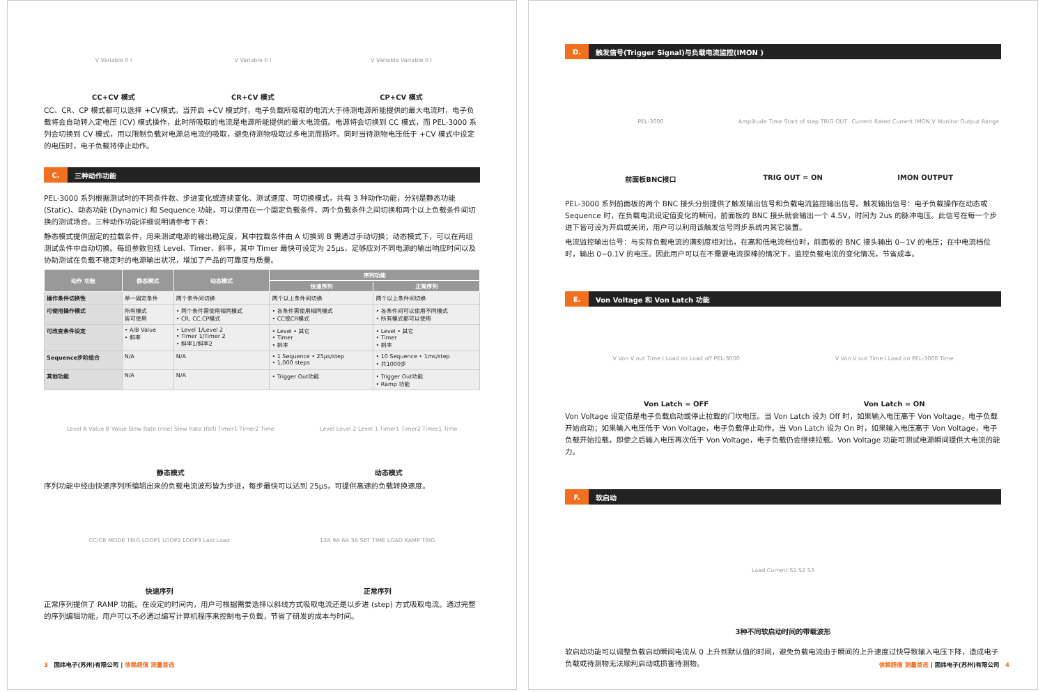V Variable 0 I
CC+CV 模式
V Variable 0 I
CR+CV 模式
V Variable Variable 0 I
CP+CV 模式
CC、CR、CP 模式都可以选择 +CV模式。当开启 +CV 模式时，电子负载所吸取的电流大于待测电源所能提供的最大电流时，电子负载将会自动转入定电压 (CV) 模式操作，此时所吸取的电流是电源所能提供的最大电流值。电源将会切换到 CC 模式，而 PEL-3000 系列会切换到 CV 模式，用以限制负载对电源总电流的吸取，避免待测物吸取过多电流而损坏。同时当待测物电压低于 +CV 模式中设定的电压时，电子负载将停止动作。
C. 三种动作功能
PEL-3000 系列根据测试时的不同条件数、步进变化或连续变化、测试速度、可切换模式，共有 3 种动作功能，分别是静态功能 (Static)、动态功能 (Dynamic) 和 Sequence 功能，可以使用在一个固定负载条件、两个负载条件之间切换和两个以上负载条件间切换的测试场合。三种动作功能详细说明请参考下表：
静态模式提供固定的拉载条件，用来测试电源的输出稳定度，其中拉载条件由 A 切换到 B 需通过手动切换；动态模式下，可以在两组测试条件中自动切换。每组参数包括 Level、Timer、斜率，其中 Timer 最快可设定为 25μs，足够应对不同电源的输出响应时间以及协助测试在负载不稳定时的电源输出状况，增加了产品的可靠度与质量。
| 动作 功能 | 静态模式 | 动态模式 | 序列功能 | |
| --- | --- | --- | --- | --- |
| | | | 快速序列 | 正常序列 |
| 操作条件切换性 | 单一固定条件 | 两个条件间切换 | 两个以上条件间切换 | 两个以上条件间切换 |
| 可使用操作模式 | 所有模式 皆可使用 | • 两个条件需使用相同模式 • CR, CC,CP模式 | • 各条件需使用相同模式 • CC或CR模式 | • 各条件间可以使用不同模式 • 所有模式都可以使用 |
| 可改变条件设定 | • A/B Value • 斜率 | • Level 1/Level 2 • Timer 1/Timer 2 • 斜率1/斜率2 | • Level • 其它 • Timer • 斜率 | • Level • 其它 • Timer • 斜率 |
| Sequence步阶组合 | N/A | N/A | • 1 Sequence • 25μs/step • 1,000 steps | • 10 Sequence • 1ms/step • 共1000步 |
| 其他功能 | N/A | N/A | • Trigger Out功能 | • Trigger Out功能 • Ramp 功能 |
Level A Value B Value Slew Rate (rise) Slew Rate (fall) Timer1 Timer2 Time
静态模式
Level Level 2 Level 1 Timer1 Timer2 Timer1 Time
动态模式
序列功能中经由快速序列所编辑出来的负载电流波形皆为步进，每步最快可以达到 25μs，可提供高速的负载转换速度。
CC/CR MODE TRIG LOOP1 LOOP2 LOOP3 Last Load
快速序列
12A 9A 6A 3A SET TIME LOAD RAMP TRIG
正常序列
正常序列提供了 RAMP 功能。在设定的时间内，用户可根据需要选择以斜线方式吸取电流还是以步进 (step) 方式吸取电流。通过完整的序列编辑功能，用户可以不必通过编写计算机程序来控制电子负载，节省了研发的成本与时间。
3　固纬电子(苏州)有限公司 | 信赖超值 测量首选
D. 触发信号(Trigger Signal)与负载电流监控(IMON )
PEL-3000
前面板BNC接口
Amplitude Time Start of step TRIG OUT
TRIG OUT = ON
Current Rated Current IMON V Monitor Output Range
IMON OUTPUT
PEL-3000 系列前面板的两个 BNC 接头分别提供了触发输出信号和负载电流监控输出信号。触发输出信号：电子负载操作在动态或 Sequence 时，在负载电流设定值变化的瞬间，前面板的 BNC 接头就会输出一个 4.5V，时间为 2us 的脉冲电压。此信号在每一个步进下皆可设为开启或关闭，用户可以利用该触发信号同步系统内其它装置。
电流监控输出信号：与实际负载电流的满刻度相对比，在高和低电流档位时，前面板的 BNC 接头输出 0~1V 的电压；在中电流档位时，输出 0~0.1V 的电压。因此用户可以在不需要电流探棒的情况下，监控负载电流的变化情况，节省成本。
E. Von Voltage 和 Von Latch 功能
V Von V out Time I Load on Load off PEL-3000
Von Latch = OFF
V Von V out Time I Load on PEL-3000 Time
Von Latch = ON
Von Voltage 设定值是电子负载启动或停止拉载的门坎电压。当 Von Latch 设为 Off 时，如果输入电压高于 Von Voltage，电子负载开始启动；如果输入电压低于 Von Voltage，电子负载停止动作。当 Von Latch 设为 On 时，如果输入电压高于 Von Voltage，电子负载开始拉载，即使之后输入电压再次低于 Von Voltage，电子负载仍会继续拉载。Von Voltage 功能可测试电源瞬间提供大电流的能力。
F. 软启动
Load Current S1 S2 S3
3种不同软启动时间的带载波形
软启动功能可以调整负载启动瞬间电流从 0 上升到默认值的时间，避免负载电流由于瞬间的上升速度过快导致输入电压下降，造成电子负载或待测物无法顺利启动或损害待测物。
信赖超值 测量首选 | 固纬电子(苏州)有限公司　4